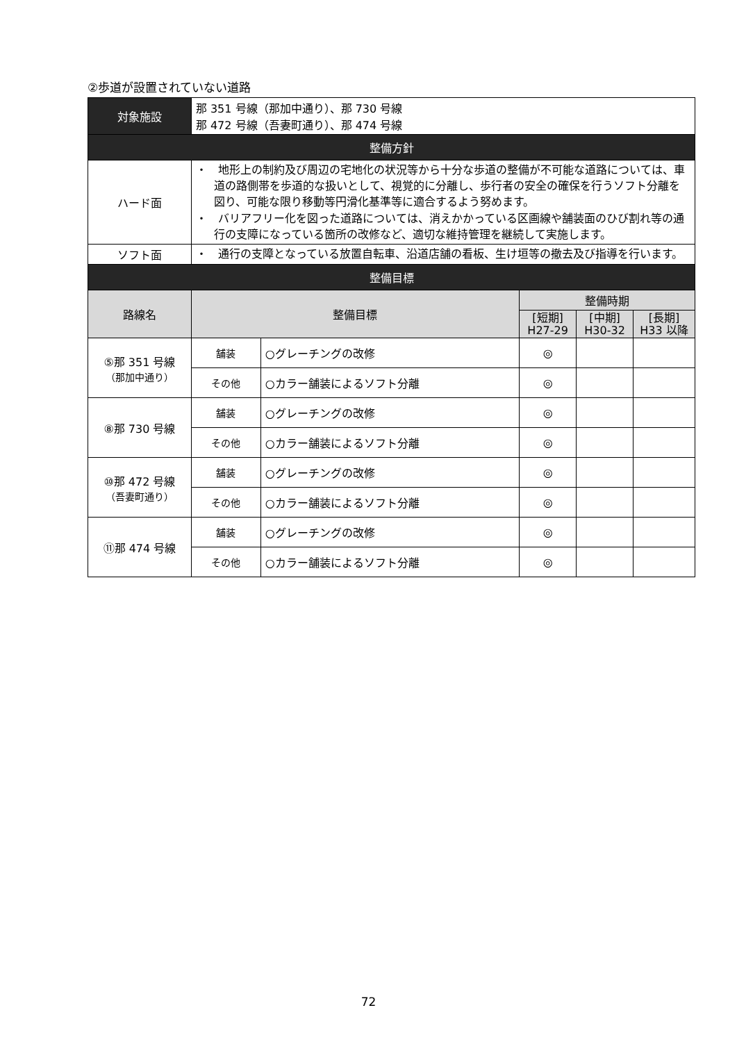②歩道が設置されていない道路
| 対象施設 | 那 351 号線（那加中通り）、那 730 号線 那 472 号線（吾妻町通り）、那 474 号線 | | | | |
| 整備方針 | | | | | |
| ハード面 | ・ 地形上の制約及び周辺の宅地化の状況等から十分な歩道の整備が不可能な道路については、車道の路側帯を歩道的な扱いとして、視覚的に分離し、歩行者の安全の確保を行うソフト分離を図り、可能な限り移動等円滑化基準等に適合するよう努めます。 ・ バリアフリー化を図った道路については、消えかかっている区画線や舗装面のひび割れ等の通行の支障になっている箇所の改修など、適切な維持管理を継続して実施します。 | | | | |
| ソフト面 | ・ 通行の支障となっている放置自転車、沿道店舗の看板、生け垣等の撤去及び指導を行います。 | | | | |
| 整備目標 | | | | | |
| 路線名 | 整備目標 | | 整備時期 | | |
| | | | [短期] H27-29 | [中期] H30-32 | [長期] H33 以降 |
| ⑤那 351 号線 （那加中通り） | 舗装 | ○グレーチングの改修 | ◎ | | |
| | その他 | ○カラー舗装によるソフト分離 | ◎ | | |
| ⑧那 730 号線 | 舗装 | ○グレーチングの改修 | ◎ | | |
| | その他 | ○カラー舗装によるソフト分離 | ◎ | | |
| ⑩那 472 号線 （吾妻町通り） | 舗装 | ○グレーチングの改修 | ◎ | | |
| | その他 | ○カラー舗装によるソフト分離 | ◎ | | |
| ⑪那 474 号線 | 舗装 | ○グレーチングの改修 | ◎ | | |
| | その他 | ○カラー舗装によるソフト分離 | ◎ | | |
72